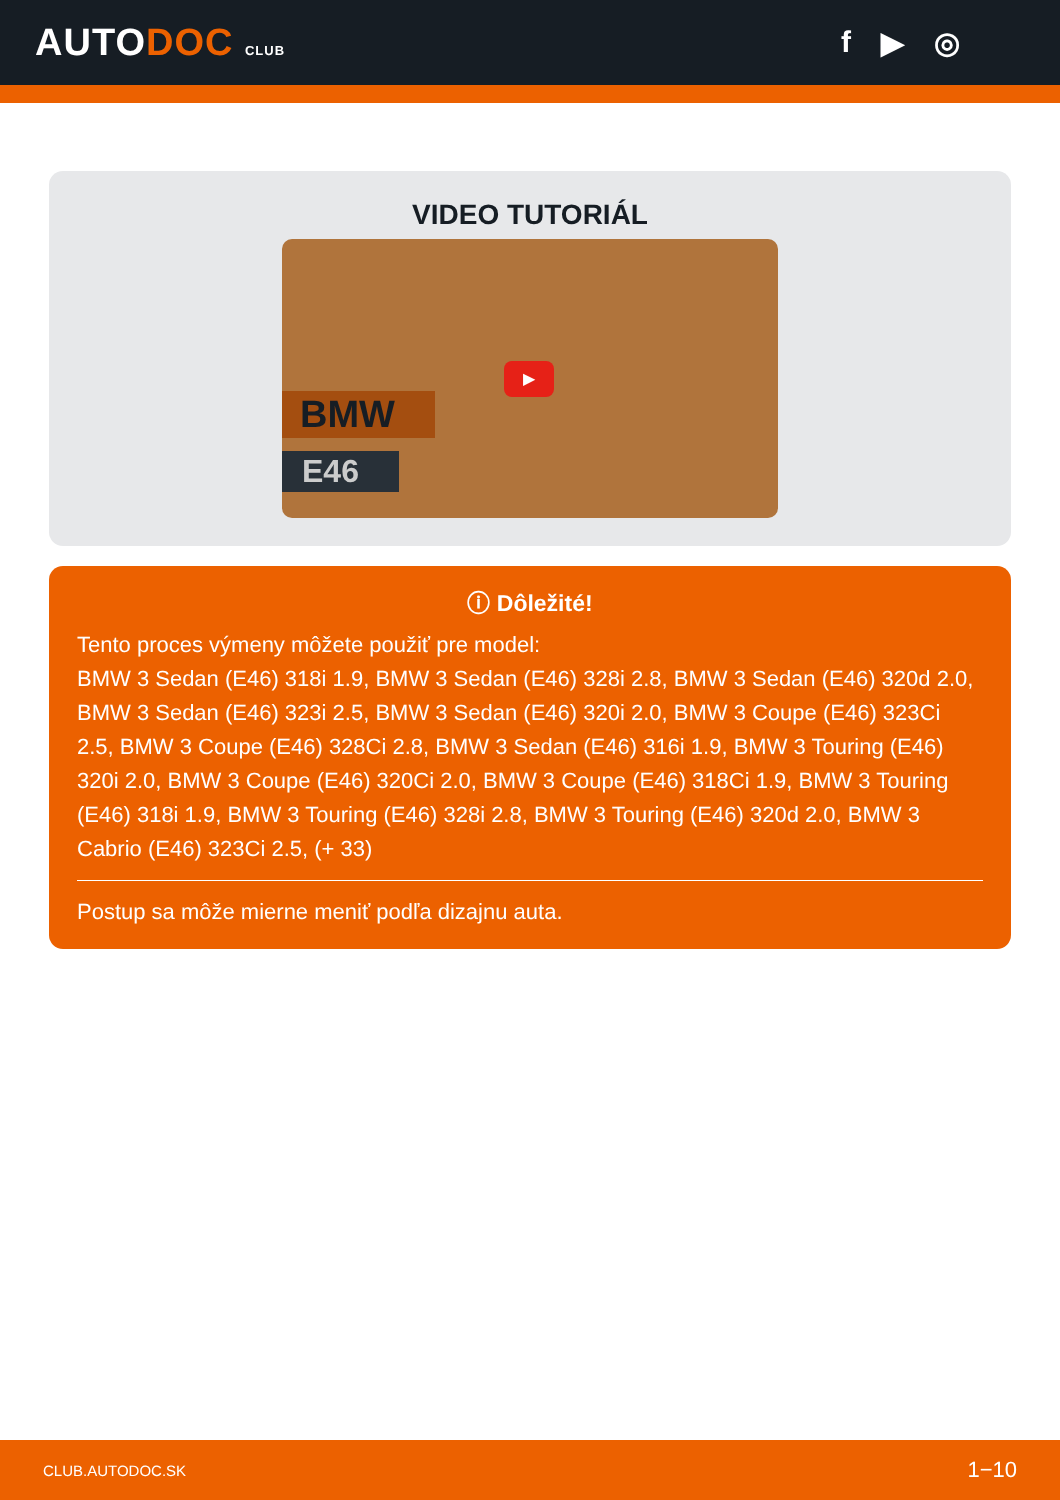AUTODOC CLUB
f ▶ ◎
VIDEO TUTORIÁL
BMW
E46
▶
ⓘ Dôležité!
Tento proces výmeny môžete použiť pre model:
BMW 3 Sedan (E46) 318i 1.9, BMW 3 Sedan (E46) 328i 2.8, BMW 3 Sedan (E46) 320d 2.0, BMW 3 Sedan (E46) 323i 2.5, BMW 3 Sedan (E46) 320i 2.0, BMW 3 Coupe (E46) 323Ci 2.5, BMW 3 Coupe (E46) 328Ci 2.8, BMW 3 Sedan (E46) 316i 1.9, BMW 3 Touring (E46) 320i 2.0, BMW 3 Coupe (E46) 320Ci 2.0, BMW 3 Coupe (E46) 318Ci 1.9, BMW 3 Touring (E46) 318i 1.9, BMW 3 Touring (E46) 328i 2.8, BMW 3 Touring (E46) 320d 2.0, BMW 3 Cabrio (E46) 323Ci 2.5, (+ 33)
Postup sa môže mierne meniť podľa dizajnu auta.
CLUB.AUTODOC.SK 1−10